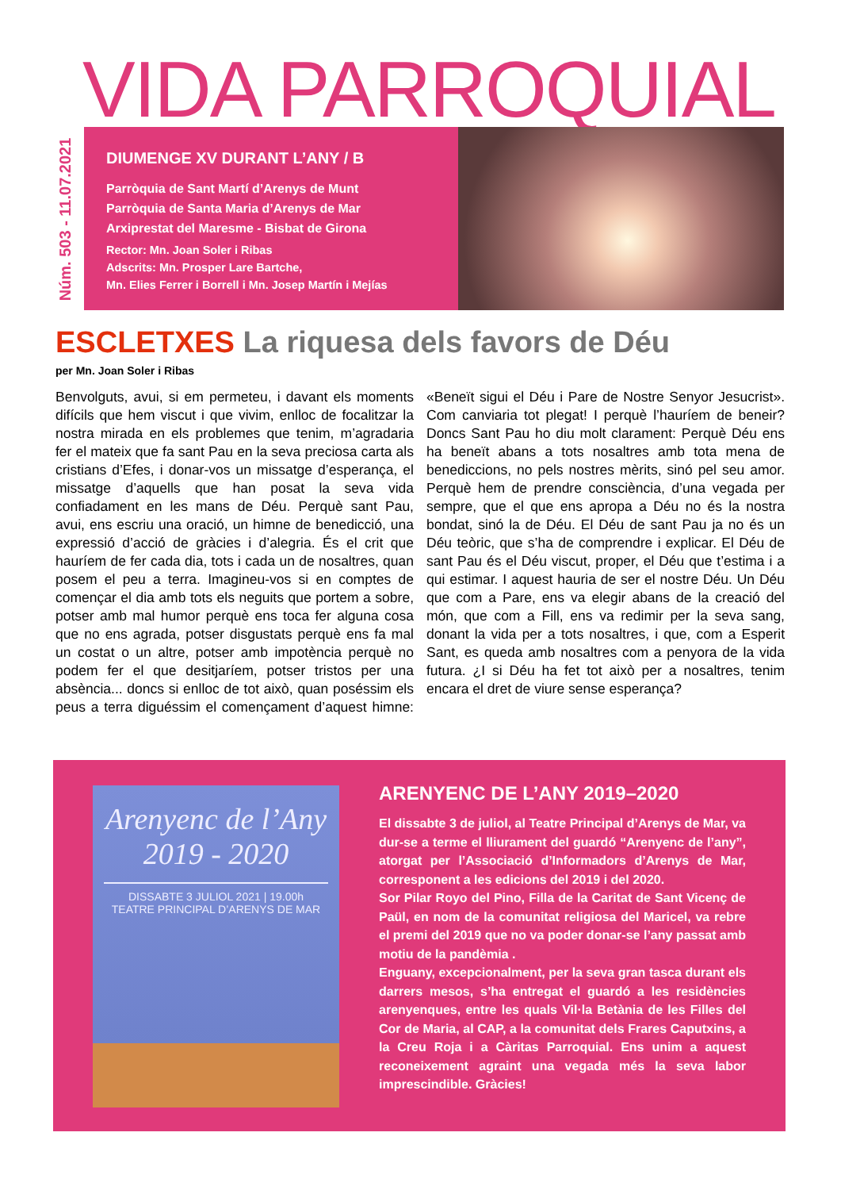VIDA PARROQUIAL
Núm. 503 - 11.07.2021
DIUMENGE XV DURANT L’ANY / B
Parròquia de Sant Martí d’Arenys de Munt
Parròquia de Santa Maria d’Arenys de Mar
Arxiprestat del Maresme - Bisbat de Girona
Rector: Mn. Joan Soler i Ribas
Adscrits: Mn. Prosper Lare Bartche,
Mn. Elies Ferrer i Borrell i Mn. Josep Martín i Mejías
ESCLETXES La riquesa dels favors de Déu
per Mn. Joan Soler i Ribas
Benvolguts, avui, si em permeteu, i davant els moments difícils que hem viscut i que vivim, enlloc de focalitzar la nostra mirada en els problemes que tenim, m’agradaria fer el mateix que fa sant Pau en la seva preciosa carta als cristians d’Efes, i donar-vos un missatge d’esperança, el missatge d’aquells que han posat la seva vida confiadament en les mans de Déu. Perquè sant Pau, avui, ens escriu una oració, un himne de benedicció, una expressió d’acció de gràcies i d’alegria. És el crit que hauríem de fer cada dia, tots i cada un de nosaltres, quan posem el peu a terra. Imagineu-vos si en comptes de començar el dia amb tots els neguits que portem a sobre, potser amb mal humor perquè ens toca fer alguna cosa que no ens agrada, potser disgustats perquè ens fa mal un costat o un altre, potser amb impotència perquè no podem fer el que desitjaríem, potser tristos per una absència... doncs si enlloc de tot això, quan poséssim els peus a terra diguéssim el començament d’aquest himne: «Beneït sigui el Déu i Pare de Nostre Senyor Jesucrist». Com canviaria tot plegat! I perquè l’hauríem de beneir? Doncs Sant Pau ho diu molt clarament: Perquè Déu ens ha beneït abans a tots nosaltres amb tota mena de benediccions, no pels nostres mèrits, sinó pel seu amor. Perquè hem de prendre consciència, d’una vegada per sempre, que el que ens apropa a Déu no és la nostra bondat, sinó la de Déu. El Déu de sant Pau ja no és un Déu teòric, que s’ha de comprendre i explicar. El Déu de sant Pau és el Déu viscut, proper, el Déu que t’estima i a qui estimar. I aquest hauria de ser el nostre Déu. Un Déu que com a Pare, ens va elegir abans de la creació del món, que com a Fill, ens va redimir per la seva sang, donant la vida per a tots nosaltres, i que, com a Esperit Sant, es queda amb nosaltres com a penyora de la vida futura. ¿I si Déu ha fet tot això per a nosaltres, tenim encara el dret de viure sense esperança?
Arenyenc de l’Any
2019 - 2020
DISSABTE 3 JULIOL 2021 | 19.00h
TEATRE PRINCIPAL D’ARENYS DE MAR
ARENYENC DE L’ANY 2019–2020
El dissabte 3 de juliol, al Teatre Principal d’Arenys de Mar, va dur-se a terme el lliurament del guardó “Arenyenc de l’any”, atorgat per l’Associació d’Informadors d’Arenys de Mar, corresponent a les edicions del 2019 i del 2020.
Sor Pilar Royo del Pino, Filla de la Caritat de Sant Vicenç de Paül, en nom de la comunitat religiosa del Maricel, va rebre el premi del 2019 que no va poder donar-se l’any passat amb motiu de la pandèmia .
Enguany, excepcionalment, per la seva gran tasca durant els darrers mesos, s’ha entregat el guardó a les residències arenyenques, entre les quals Vil·la Betània de les Filles del Cor de Maria, al CAP, a la comunitat dels Frares Caputxins, a la Creu Roja i a Càritas Parroquial. Ens unim a aquest reconeixement agraint una vegada més la seva labor imprescindible. Gràcies!